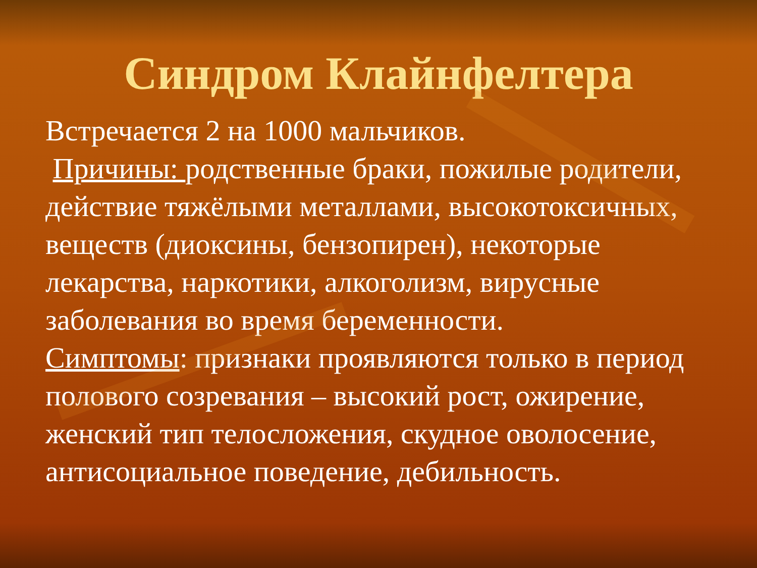Синдром Клайнфелтера
Встречается 2 на 1000 мальчиков.
Причины: родственные браки, пожилые родители, действие тяжёлыми металлами, высокотоксичных, веществ (диоксины, бензопирен), некоторые лекарства, наркотики, алкоголизм, вирусные заболевания во время беременности.
Симптомы: признаки проявляются только в период полового созревания – высокий рост, ожирение, женский тип телосложения, скудное оволосение, антисоциальное поведение, дебильность.